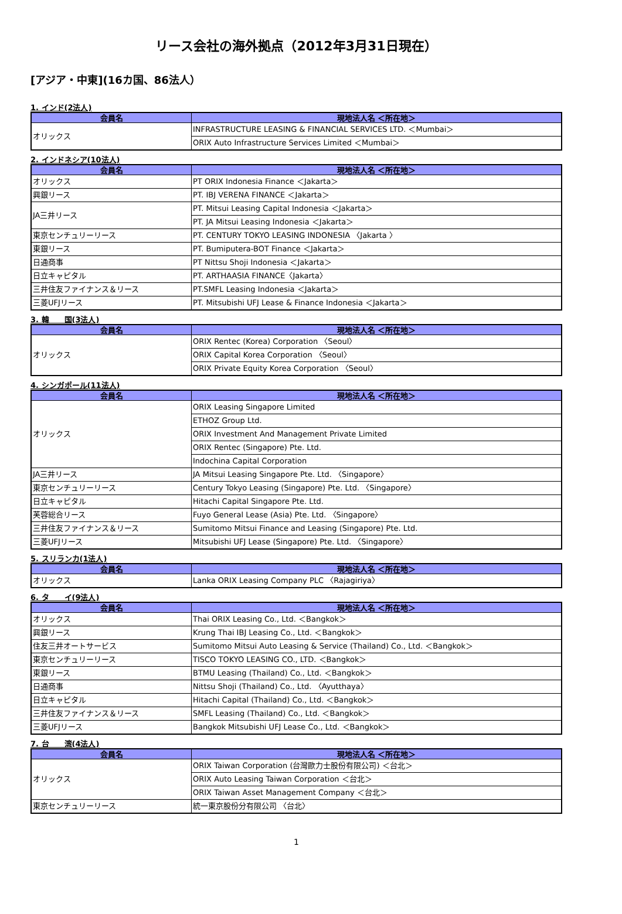リース会社の海外拠点（2012年3月31日現在）
[アジア・中東](16カ国、86法人）
1. インド(2法人)
| 会員名 | 現地法人名 ＜所在地＞ |
| --- | --- |
| オリックス | INFRASTRUCTURE LEASING & FINANCIAL SERVICES LTD. ＜Mumbai＞ |
| | ORIX Auto Infrastructure Services Limited ＜Mumbai＞ |
2. インドネシア(10法人)
| 会員名 | 現地法人名 ＜所在地＞ |
| --- | --- |
| オリックス | PT ORIX Indonesia Finance ＜Jakarta＞ |
| 興銀リース | PT. IBJ VERENA FINANCE ＜Jakarta＞ |
| JA三井リース | PT. Mitsui Leasing Capital Indonesia ＜Jakarta＞ |
| | PT. JA Mitsui Leasing Indonesia ＜Jakarta＞ |
| 東京センチュリーリース | PT. CENTURY TOKYO LEASING INDONESIA 〈Jakarta 〉 |
| 東銀リース | PT. Bumiputera-BOT Finance ＜Jakarta＞ |
| 日通商事 | PT Nittsu Shoji Indonesia ＜Jakarta＞ |
| 日立キャピタル | PT. ARTHAASIA FINANCE〈Jakarta〉 |
| 三井住友ファイナンス＆リース | PT.SMFL Leasing Indonesia ＜Jakarta＞ |
| 三菱UFJリース | PT. Mitsubishi UFJ Lease & Finance Indonesia ＜Jakarta＞ |
3. 韓　　国(3法人)
| 会員名 | 現地法人名 ＜所在地＞ |
| --- | --- |
| オリックス | ORIX Rentec (Korea) Corporation 〈Seoul〉 |
| | ORIX Capital Korea Corporation 〈Seoul〉 |
| | ORIX Private Equity Korea Corporation 〈Seoul〉 |
4. シンガポール(11法人)
| 会員名 | 現地法人名 ＜所在地＞ |
| --- | --- |
| オリックス | ORIX Leasing Singapore Limited |
| | ETHOZ Group Ltd. |
| | ORIX Investment And Management Private Limited |
| | ORIX Rentec (Singapore) Pte. Ltd. |
| | Indochina Capital Corporation |
| JA三井リース | JA Mitsui Leasing Singapore Pte. Ltd. 〈Singapore〉 |
| 東京センチュリーリース | Century Tokyo Leasing (Singapore) Pte. Ltd. 〈Singapore〉 |
| 日立キャピタル | Hitachi Capital Singapore Pte. Ltd. |
| 芙蓉総合リース | Fuyo General Lease (Asia) Pte. Ltd. 〈Singapore〉 |
| 三井住友ファイナンス＆リース | Sumitomo Mitsui Finance and Leasing (Singapore) Pte. Ltd. |
| 三菱UFJリース | Mitsubishi UFJ Lease (Singapore) Pte. Ltd. 〈Singapore〉 |
5. スリランカ(1法人)
| 会員名 | 現地法人名 ＜所在地＞ |
| --- | --- |
| オリックス | Lanka ORIX Leasing Company PLC 〈Rajagiriya〉 |
6. タ　　イ(9法人)
| 会員名 | 現地法人名 ＜所在地＞ |
| --- | --- |
| オリックス | Thai ORIX Leasing Co., Ltd. ＜Bangkok＞ |
| 興銀リース | Krung Thai IBJ Leasing Co., Ltd. ＜Bangkok＞ |
| 住友三井オートサービス | Sumitomo Mitsui Auto Leasing & Service (Thailand) Co., Ltd. ＜Bangkok＞ |
| 東京センチュリーリース | TISCO TOKYO LEASING CO., LTD. ＜Bangkok＞ |
| 東銀リース | BTMU Leasing (Thailand) Co., Ltd. ＜Bangkok＞ |
| 日通商事 | Nittsu Shoji (Thailand) Co., Ltd. 〈Ayutthaya〉 |
| 日立キャピタル | Hitachi Capital (Thailand) Co., Ltd. ＜Bangkok＞ |
| 三井住友ファイナンス＆リース | SMFL Leasing (Thailand) Co., Ltd. ＜Bangkok＞ |
| 三菱UFJリース | Bangkok Mitsubishi UFJ Lease Co., Ltd. ＜Bangkok＞ |
7. 台　　湾(4法人)
| 会員名 | 現地法人名 ＜所在地＞ |
| --- | --- |
| オリックス | ORIX Taiwan Corporation (台灣歐力士股份有限公司) ＜台北＞ |
| | ORIX Auto Leasing Taiwan Corporation ＜台北＞ |
| | ORIX Taiwan Asset Management Company ＜台北＞ |
| 東京センチュリーリース | 統一東京股份分有限公司 〈台北〉 |
1